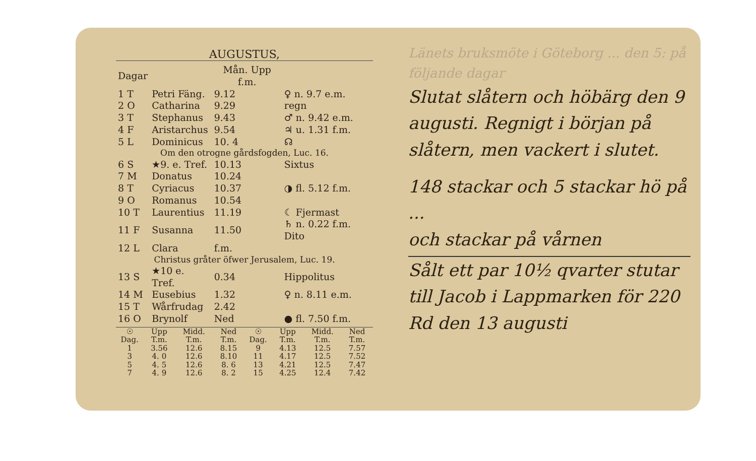AUGUSTUS,
| Dagar | | Mån. Upp f.m. | |
| --- | --- | --- | --- |
| 1 T | Petri Fäng. | 9.12 | ♀ n. 9.7 e.m. |
| 2 O | Catharina | 9.29 | regn |
| 3 T | Stephanus | 9.43 | ♂ n. 9.42 e.m. |
| 4 F | Aristarchus | 9.54 | ♃ u. 1.31 f.m. |
| 5 L | Dominicus | 10. 4 | ☊ |
| Om den otrogne gårdsfogden, Luc. 16. | | | |
| 6 S | ★9. e. Tref. | 10.13 | Sixtus |
| 7 M | Donatus | 10.24 | |
| 8 T | Cyriacus | 10.37 | ◑ fl. 5.12 f.m. |
| 9 O | Romanus | 10.54 | |
| 10 T | Laurentius | 11.19 | ☾ Fjermast |
| 11 F | Susanna | 11.50 | ♄ n. 0.22 f.m. Dito |
| 12 L | Clara | f.m. | |
| Christus gråter öfwer Jerusalem, Luc. 19. | | | |
| 13 S | ★10 e. Tref. | 0.34 | Hippolitus |
| 14 M | Eusebius | 1.32 | ♀ n. 8.11 e.m. |
| 15 T | Wårfrudag | 2.42 | |
| 16 O | Brynolf | Ned | ● fl. 7.50 f.m. |
| ☉ Dag. | Upp T.m. | Midd. T.m. | Ned T.m. | ☉ Dag. | Upp T.m. | Midd. T.m. | Ned T.m. |
| 1 | 3.56 | 12.6 | 8.15 | 9 | 4.13 | 12.5 | 7.57 |
| 3 | 4. 0 | 12.6 | 8.10 | 11 | 4.17 | 12.5 | 7.52 |
| 5 | 4. 5 | 12.6 | 8. 6 | 13 | 4.21 | 12.5 | 7.47 |
| 7 | 4. 9 | 12.6 | 8. 2 | 15 | 4.25 | 12.4 | 7.42 |
Länets bruksmöte i Göteborg ... den 5: på följande dagar
Slutat slåtern och höbärg den 9 augusti. Regnigt i början på slåtern, men vackert i slutet.
148 stackar och 5 stackar hö på ...
och stackar på vårnen
Sålt ett par 10½ qvarter stutar till Jacob i Lappmarken för 220 Rd den 13 augusti